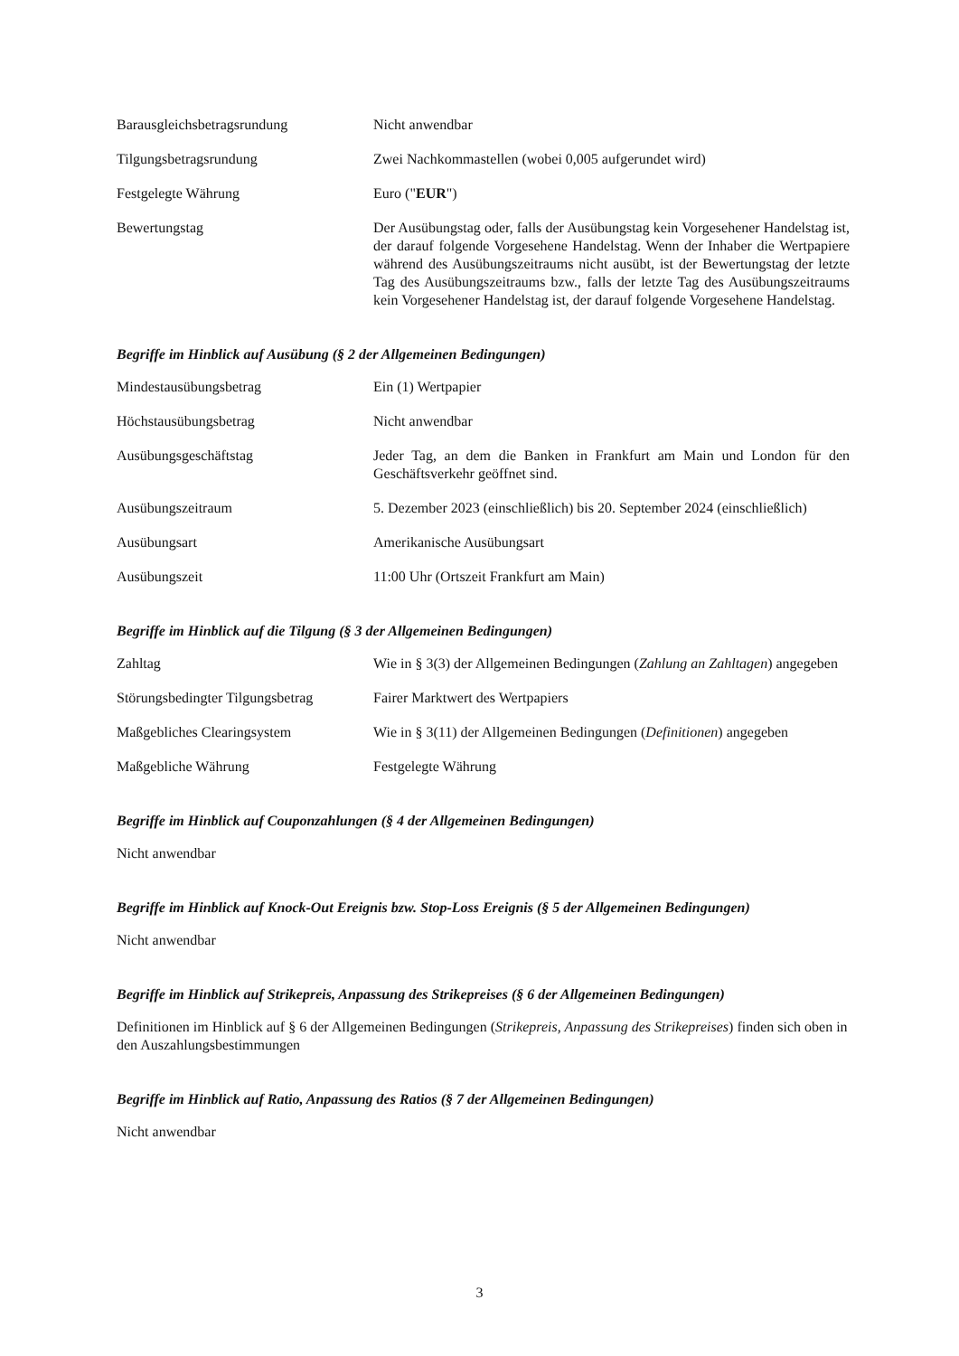Barausgleichsbetragsrundung Nicht anwendbar
Tilgungsbetragsrundung Zwei Nachkommastellen (wobei 0,005 aufgerundet wird)
Festgelegte Währung Euro ("EUR")
Bewertungstag Der Ausübungstag oder, falls der Ausübungstag kein Vorgesehener Handelstag ist, der darauf folgende Vorgesehene Handelstag. Wenn der Inhaber die Wertpapiere während des Ausübungszeitraums nicht ausübt, ist der Bewertungstag der letzte Tag des Ausübungszeitraums bzw., falls der letzte Tag des Ausübungszeitraums kein Vorgesehener Handelstag ist, der darauf folgende Vorgesehene Handelstag.
Begriffe im Hinblick auf Ausübung (§ 2 der Allgemeinen Bedingungen)
Mindestausübungsbetrag Ein (1) Wertpapier
Höchstausübungsbetrag Nicht anwendbar
Ausübungsgeschäftstag Jeder Tag, an dem die Banken in Frankfurt am Main und London für den Geschäftsverkehr geöffnet sind.
Ausübungszeitraum 5. Dezember 2023 (einschließlich) bis 20. September 2024 (einschließlich)
Ausübungsart Amerikanische Ausübungsart
Ausübungszeit 11:00 Uhr (Ortszeit Frankfurt am Main)
Begriffe im Hinblick auf die Tilgung (§ 3 der Allgemeinen Bedingungen)
Zahltag Wie in § 3(3) der Allgemeinen Bedingungen (Zahlung an Zahltagen) angegeben
Störungsbedingter Tilgungsbetrag
Fairer Marktwert des Wertpapiers
Maßgebliches Clearingsystem Wie in § 3(11) der Allgemeinen Bedingungen (Definitionen) angegeben
Maßgebliche Währung Festgelegte Währung
Begriffe im Hinblick auf Couponzahlungen (§ 4 der Allgemeinen Bedingungen)
Nicht anwendbar
Begriffe im Hinblick auf Knock-Out Ereignis bzw. Stop-Loss Ereignis (§ 5 der Allgemeinen Bedingungen)
Nicht anwendbar
Begriffe im Hinblick auf Strikepreis, Anpassung des Strikepreises (§ 6 der Allgemeinen Bedingungen)
Definitionen im Hinblick auf § 6 der Allgemeinen Bedingungen (Strikepreis, Anpassung des Strikepreises) finden sich oben in den Auszahlungsbestimmungen
Begriffe im Hinblick auf Ratio, Anpassung des Ratios (§ 7 der Allgemeinen Bedingungen)
Nicht anwendbar
3